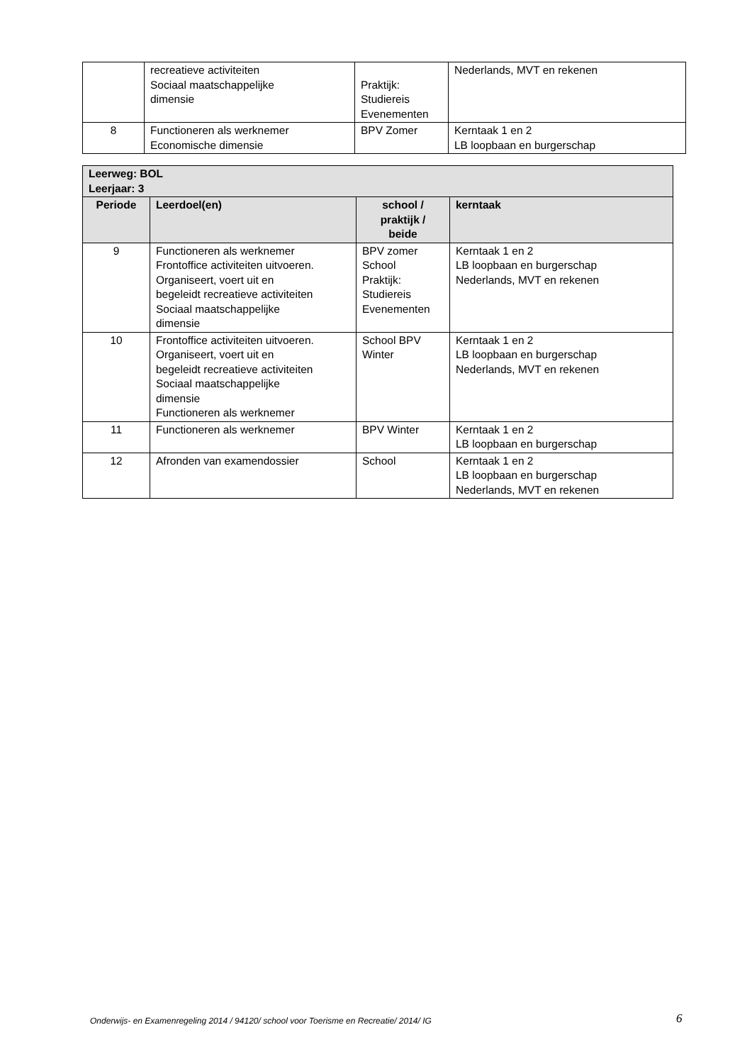| | recreatieve activiteiten Sociaal maatschappelijke dimensie | Praktijk: Studiereis Evenementen | Nederlands, MVT en rekenen |
| 8 | Functioneren als werknemer Economische dimensie | BPV Zomer | Kerntaak 1 en 2 LB loopbaan en burgerschap |
| Leerweg: BOL Leerjaar: 3 | | | |
| --- | --- | --- | --- |
| Periode | Leerdoel(en) | school / praktijk / beide | kerntaak |
| 9 | Functioneren als werknemer Frontoffice activiteiten uitvoeren. Organiseert, voert uit en begeleidt recreatieve activiteiten Sociaal maatschappelijke dimensie | BPV zomer School Praktijk: Studiereis Evenementen | Kerntaak 1 en 2 LB loopbaan en burgerschap Nederlands, MVT en rekenen |
| 10 | Frontoffice activiteiten uitvoeren. Organiseert, voert uit en begeleidt recreatieve activiteiten Sociaal maatschappelijke dimensie Functioneren als werknemer | School BPV Winter | Kerntaak 1 en 2 LB loopbaan en burgerschap Nederlands, MVT en rekenen |
| 11 | Functioneren als werknemer | BPV Winter | Kerntaak 1 en 2 LB loopbaan en burgerschap |
| 12 | Afronden van examendossier | School | Kerntaak 1 en 2 LB loopbaan en burgerschap Nederlands, MVT en rekenen |
Onderwijs- en Examenregeling 2014 / 94120/ school voor Toerisme en Recreatie/ 2014/ IG 6